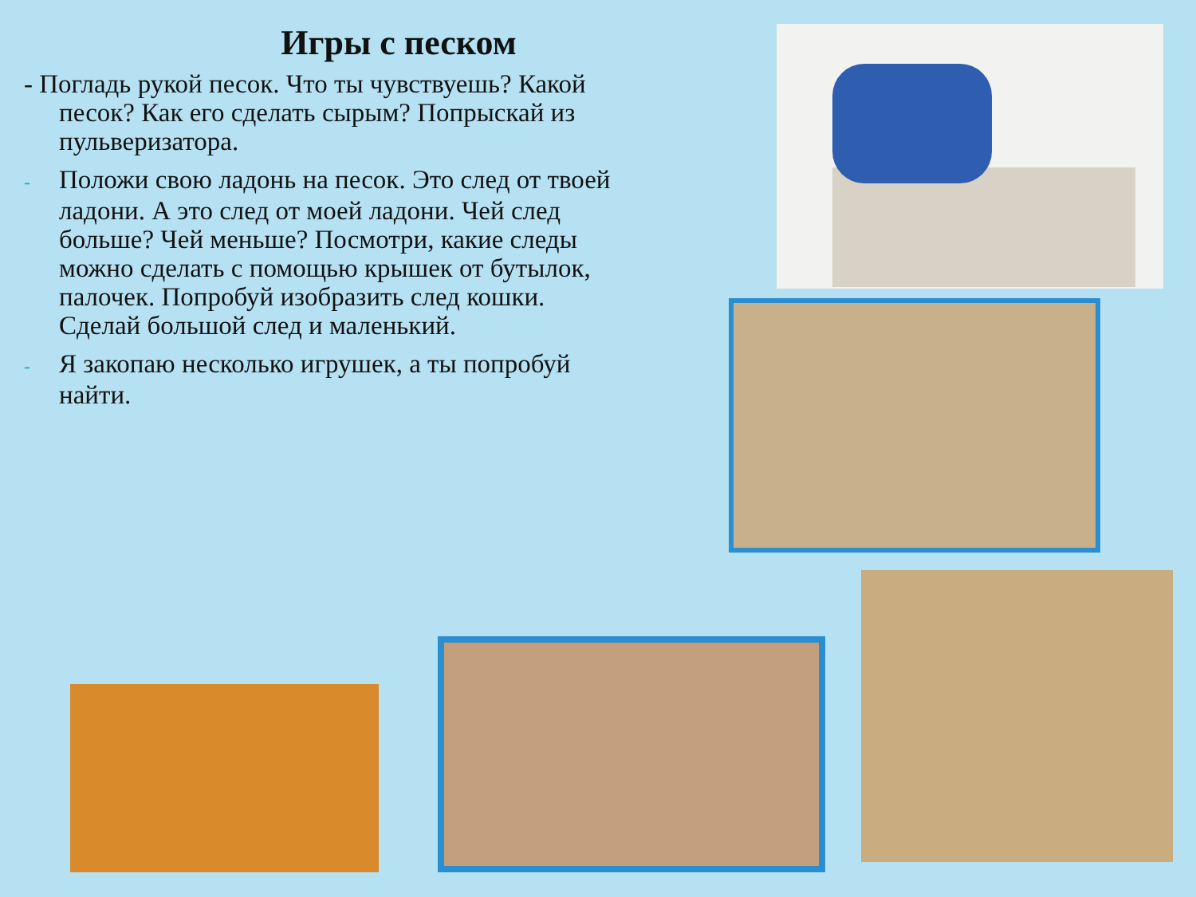Игры с песком
- Погладь рукой песок. Что ты чувствуешь? Какой песок? Как его сделать сырым? Попрыскай из пульверизатора.
- Положи свою ладонь на песок. Это след от твоей ладони. А это след от моей ладони. Чей след больше? Чей меньше? Посмотри, какие следы можно сделать с помощью крышек от бутылок, палочек. Попробуй изобразить след кошки. Сделай большой след и маленький.
- Я закопаю несколько игрушек, а ты попробуй найти.